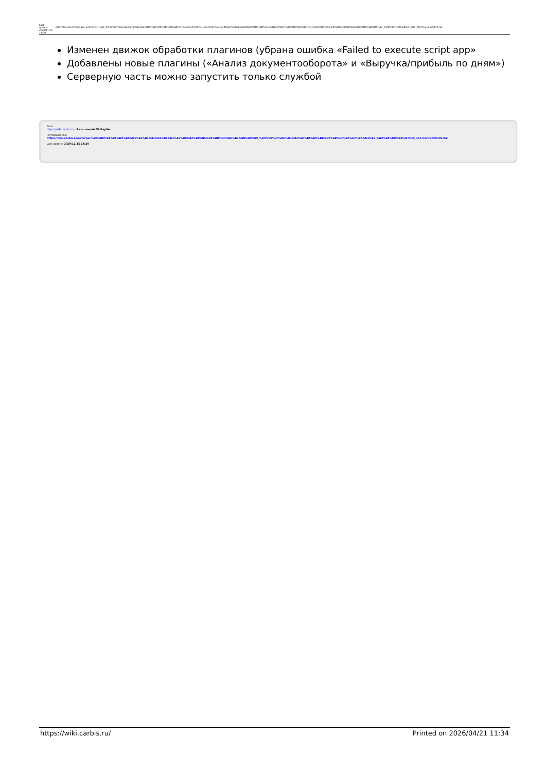Last
update:
2020/11/15
14:29
external:искусственный_интеллект_для_sh5 https://wiki.carbis.ru/external/%D0%B8%D1%81%D0%BA%D1%83%D1%81%D1%81%D1%82%D0%B2%D0%B5%D0%BD%D0%BD%D1%8B%D0%B9_%D0%B8%D0%BD%D1%82%D0%B5%D0%BB%D0%BB%D0%B5%D0%BA%D1%82_%D0%B4%D0%BB%D1%8F_sh5?rev=1605439762
Изменен движок обработки плагинов (убрана ошибка «Failed to execute script app»
Добавлены новые плагины («Анализ документооборота» и «Выручка/прибыль по дням»)
Серверную часть можно запустить только службой
From:
https://wiki.carbis.ru/ - База знаний ГК Карбис
Permanent link:
https://wiki.carbis.ru/external/%D0%B8%D1%81%D0%BA%D1%83%D1%81%D1%81%D1%82%D0%B2%D0%B5%D0%BD%D0%BD%D1%8B%D0%B9_%D0%B8%D0%BD%D1%82%D0%B5%D0%BB%D0%BB%D0%B5%D0%BA%D1%82_%D0%B4%D0%BB%D1%8F_sh5?rev=1605439762
Last update: 2020/11/15 14:29
https://wiki.carbis.ru/ Printed on 2026/04/21 11:34